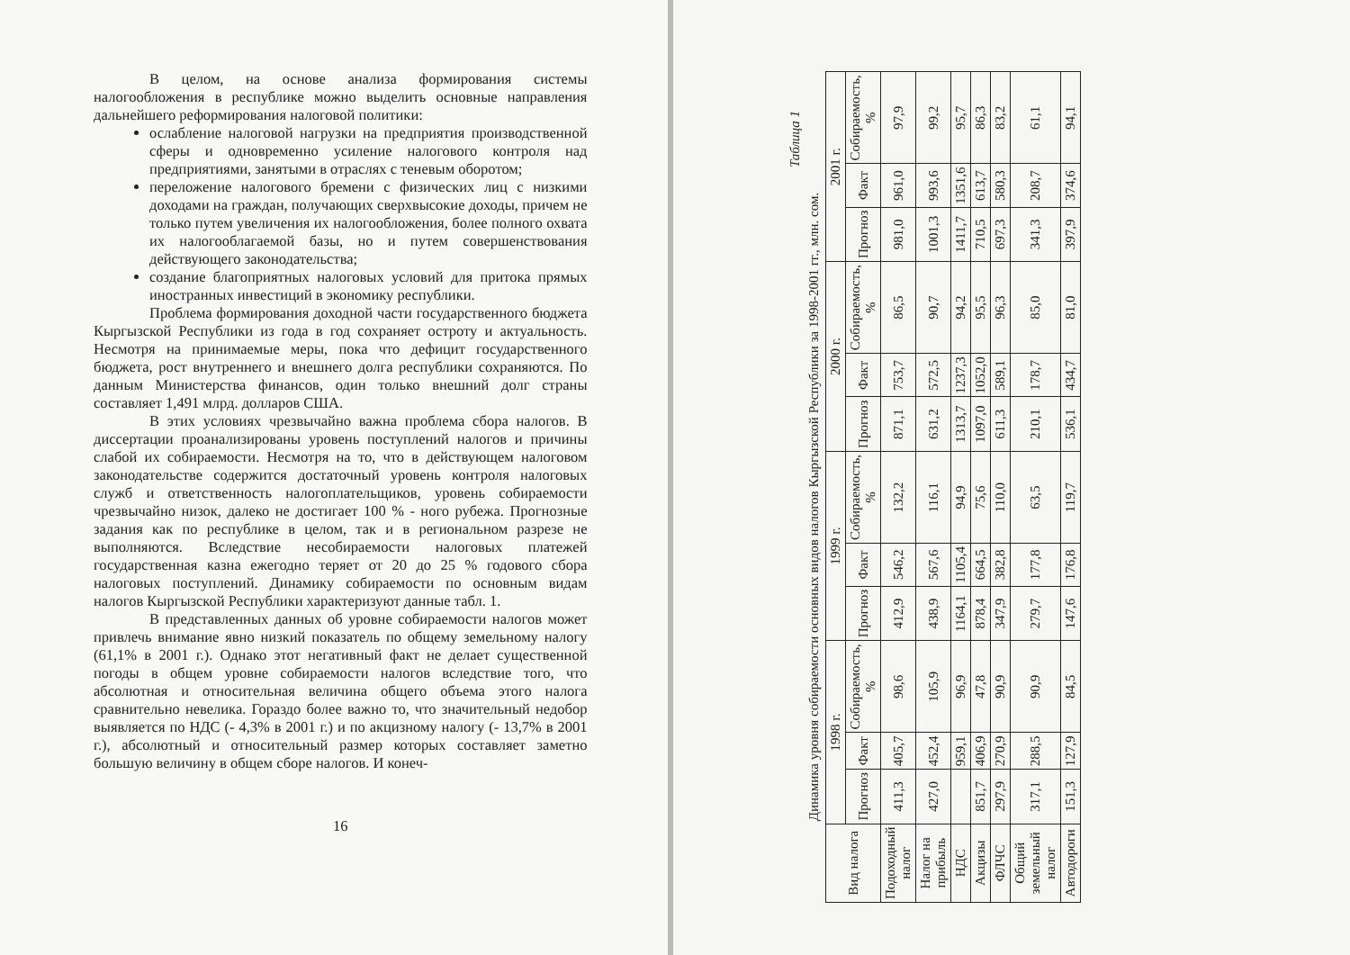В целом, на основе анализа формирования системы налогообложения в республике можно выделить основные направления дальнейшего реформирования налоговой политики:
ослабление налоговой нагрузки на предприятия производственной сферы и одновременно усиление налогового контроля над предприятиями, занятыми в отраслях с теневым оборотом;
переложение налогового бремени с физических лиц с низкими доходами на граждан, получающих сверхвысокие доходы, причем не только путем увеличения их налогообложения, более полного охвата их налогооблагаемой базы, но и путем совершенствования действующего законодательства;
создание благоприятных налоговых условий для притока прямых иностранных инвестиций в экономику республики.
Проблема формирования доходной части государственного бюджета Кыргызской Республики из года в год сохраняет остроту и актуальность. Несмотря на принимаемые меры, пока что дефицит государственного бюджета, рост внутреннего и внешнего долга республики сохраняются. По данным Министерства финансов, один только внешний долг страны составляет 1,491 млрд. долларов США.
В этих условиях чрезвычайно важна проблема сбора налогов. В диссертации проанализированы уровень поступлений налогов и причины слабой их собираемости. Несмотря на то, что в действующем налоговом законодательстве содержится достаточный уровень контроля налоговых служб и ответственность налогоплательщиков, уровень собираемости чрезвычайно низок, далеко не достигает 100 % - ного рубежа. Прогнозные задания как по республике в целом, так и в региональном разрезе не выполняются. Вследствие несобираемости налоговых платежей государственная казна ежегодно теряет от 20 до 25 % годового сбора налоговых поступлений. Динамику собираемости по основным видам налогов Кыргызской Республики характеризуют данные табл. 1.
В представленных данных об уровне собираемости налогов может привлечь внимание явно низкий показатель по общему земельному налогу (61,1% в 2001 г.). Однако этот негативный факт не делает существенной погоды в общем уровне собираемости налогов вследствие того, что абсолютная и относительная величина общего объема этого налога сравнительно невелика. Гораздо более важно то, что значительный недобор выявляется по НДС (- 4,3% в 2001 г.) и по акцизному налогу (- 13,7% в 2001 г.), абсолютный и относительный размер которых составляет заметно большую величину в общем сборе налогов. И конеч-
16
Таблица 1
Динамика уровня собираемости основных видов налогов Кыргызской Республики за 1998-2001 гг., млн. сом.
| Вид налога | 1998 г. | | | 1999 г. | | | 2000 г. | | | 2001 г. | | |
| --- | --- | --- | --- | --- | --- | --- | --- | --- | --- | --- | --- | --- |
| | Прогноз | Факт | Собираемость, % | Прогноз | Факт | Собираемость, % | Прогноз | Факт | Собираемость, % | Прогноз | Факт | Собираемость, % |
| Подоходный налог | 411,3 | 405,7 | 98,6 | 412,9 | 546,2 | 132,2 | 871,1 | 753,7 | 86,5 | 981,0 | 961,0 | 97,9 |
| Налог на прибыль | 427,0 | 452,4 | 105,9 | 438,9 | 567,6 | 116,1 | 631,2 | 572,5 | 90,7 | 1001,3 | 993,6 | 99,2 |
| НДС | | 959,1 | 96,9 | 1164,1 | 1105,4 | 94,9 | 1313,7 | 1237,3 | 94,2 | 1411,7 | 1351,6 | 95,7 |
| Акцизы | 851,7 | 406,9 | 47,8 | 878,4 | 664,5 | 75,6 | 1097,0 | 1052,0 | 95,5 | 710,5 | 613,7 | 86,3 |
| ФЛЧС | 297,9 | 270,9 | 90,9 | 347,9 | 382,8 | 110,0 | 611,3 | 589,1 | 96,3 | 697,3 | 580,3 | 83,2 |
| Общий земельный налог | 317,1 | 288,5 | 90,9 | 279,7 | 177,8 | 63,5 | 210,1 | 178,7 | 85,0 | 341,3 | 208,7 | 61,1 |
| Автодороги | 151,3 | 127,9 | 84,5 | 147,6 | 176,8 | 119,7 | 536,1 | 434,7 | 81,0 | 397,9 | 374,6 | 94,1 |